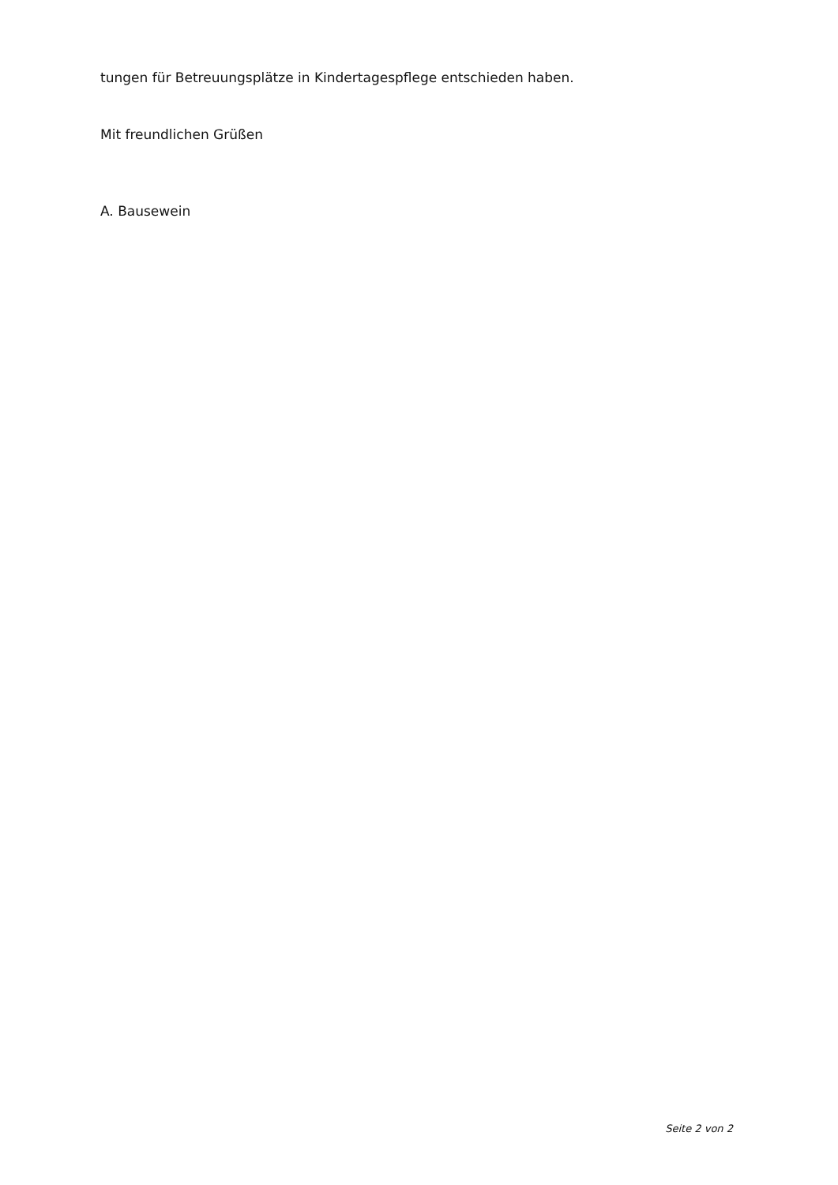tungen für Betreuungsplätze in Kindertagespflege entschieden haben.
Mit freundlichen Grüßen
A. Bausewein
Seite 2 von 2